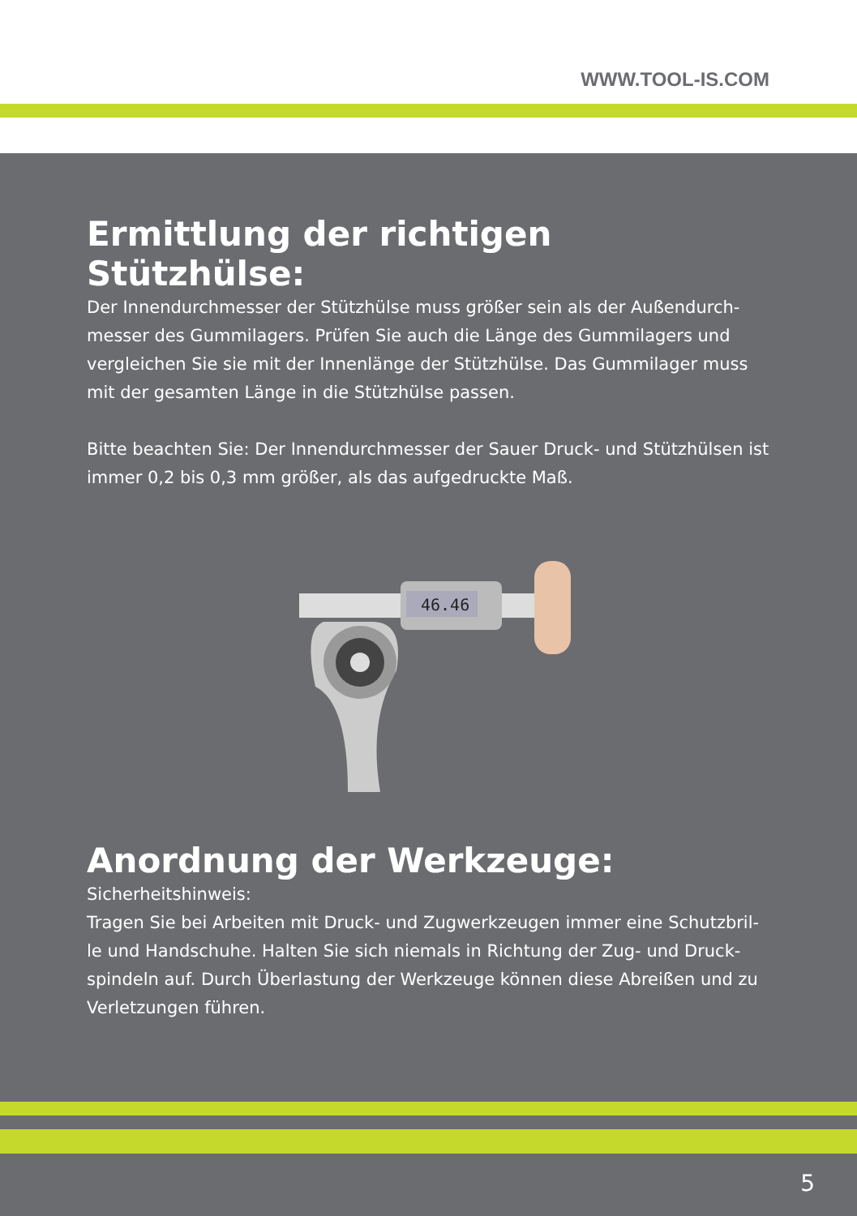WWW.TOOL-IS.COM
Ermittlung der richtigen Stützhülse:
Der Innendurchmesser der Stützhülse muss größer sein als der Außendurch-messer des Gummilagers. Prüfen Sie auch die Länge des Gummilagers und vergleichen Sie sie mit der Innenlänge der Stützhülse. Das Gummilager muss mit der gesamten Länge in die Stützhülse passen.
Bitte beachten Sie: Der Innendurchmesser der Sauer Druck- und Stützhülsen ist immer 0,2 bis 0,3 mm größer, als das aufgedruckte Maß.
46.46
Anordnung der Werkzeuge:
Sicherheitshinweis:
Tragen Sie bei Arbeiten mit Druck- und Zugwerkzeugen immer eine Schutzbril-le und Handschuhe. Halten Sie sich niemals in Richtung der Zug- und Druck-spindeln auf. Durch Überlastung der Werkzeuge können diese Abreißen und zu Verletzungen führen.
5